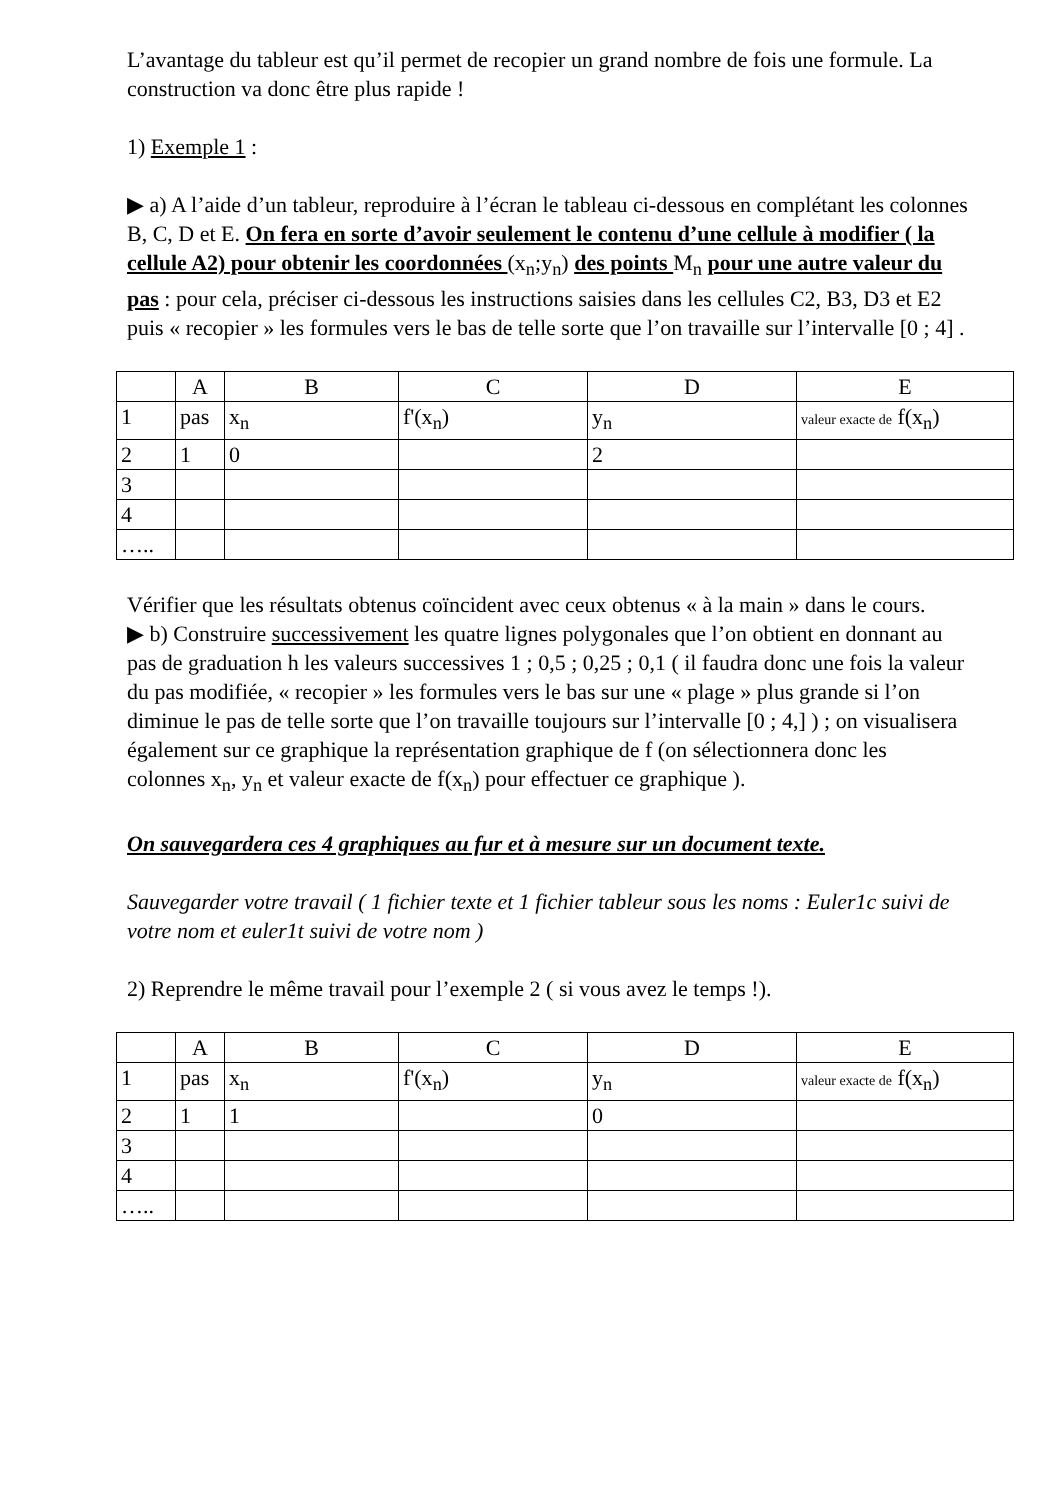L’avantage du tableur est qu’il permet de recopier un grand nombre de fois une formule. La construction va donc être plus rapide !
1) Exemple 1 :
▶ a) A l’aide d’un tableur, reproduire à l’écran le tableau ci-dessous en complétant les colonnes B, C, D et E. On fera en sorte d’avoir seulement le contenu d’une cellule à modifier ( la cellule A2) pour obtenir les coordonnées (x<sub>n</sub>;y<sub>n</sub>) des points M<sub>n</sub> pour une autre valeur du pas : pour cela, préciser ci-dessous les instructions saisies dans les cellules C2, B3, D3 et E2 puis « recopier » les formules vers le bas de telle sorte que l’on travaille sur l’intervalle [0 ; 4] .
| | A | B | C | D | E |
| 1 | pas | x<sub>n</sub> | f'(x<sub>n</sub>) | y<sub>n</sub> | valeur exacte de f(x<sub>n</sub>) |
| 2 | 1 | 0 | | 2 | |
| 3 | | | | | |
| 4 | | | | | |
| ….. | | | | | |
Vérifier que les résultats obtenus coïncident avec ceux obtenus « à la main » dans le cours.
▶ b) Construire successivement les quatre lignes polygonales que l’on obtient en donnant au pas de graduation h les valeurs successives 1 ; 0,5 ; 0,25 ; 0,1 ( il faudra donc une fois la valeur du pas modifiée, « recopier » les formules vers le bas sur une « plage » plus grande si l’on diminue le pas de telle sorte que l’on travaille toujours sur l’intervalle [0 ; 4,] ) ; on visualisera également sur ce graphique la représentation graphique de f (on sélectionnera donc les colonnes x<sub>n</sub>, y<sub>n</sub> et valeur exacte de f(x<sub>n</sub>) pour effectuer ce graphique ).
On sauvegardera ces 4 graphiques au fur et à mesure sur un document texte.
Sauvegarder votre travail ( 1 fichier texte et 1 fichier tableur sous les noms : Euler1c suivi de votre nom et euler1t suivi de votre nom )
2) Reprendre le même travail pour l’exemple 2 ( si vous avez le temps !).
| | A | B | C | D | E |
| 1 | pas | x<sub>n</sub> | f'(x<sub>n</sub>) | y<sub>n</sub> | valeur exacte de f(x<sub>n</sub>) |
| 2 | 1 | 1 | | 0 | |
| 3 | | | | | |
| 4 | | | | | |
| ….. | | | | | |